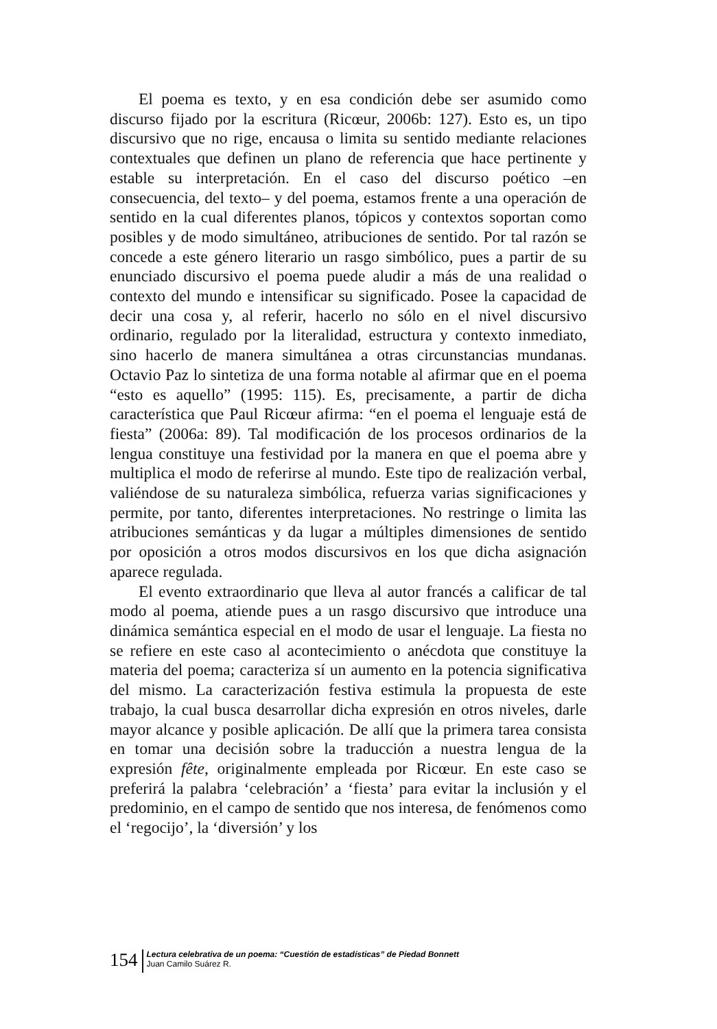El poema es texto, y en esa condición debe ser asumido como discurso fijado por la escritura (Ricœur, 2006b: 127). Esto es, un tipo discursivo que no rige, encausa o limita su sentido mediante relaciones contextuales que definen un plano de referencia que hace pertinente y estable su interpretación. En el caso del discurso poético –en consecuencia, del texto– y del poema, estamos frente a una operación de sentido en la cual diferentes planos, tópicos y contextos soportan como posibles y de modo simultáneo, atribuciones de sentido. Por tal razón se concede a este género literario un rasgo simbólico, pues a partir de su enunciado discursivo el poema puede aludir a más de una realidad o contexto del mundo e intensificar su significado. Posee la capacidad de decir una cosa y, al referir, hacerlo no sólo en el nivel discursivo ordinario, regulado por la literalidad, estructura y contexto inmediato, sino hacerlo de manera simultánea a otras circunstancias mundanas. Octavio Paz lo sintetiza de una forma notable al afirmar que en el poema “esto es aquello” (1995: 115). Es, precisamente, a partir de dicha característica que Paul Ricœur afirma: “en el poema el lenguaje está de fiesta” (2006a: 89). Tal modificación de los procesos ordinarios de la lengua constituye una festividad por la manera en que el poema abre y multiplica el modo de referirse al mundo. Este tipo de realización verbal, valiéndose de su naturaleza simbólica, refuerza varias significaciones y permite, por tanto, diferentes interpretaciones. No restringe o limita las atribuciones semánticas y da lugar a múltiples dimensiones de sentido por oposición a otros modos discursivos en los que dicha asignación aparece regulada.
El evento extraordinario que lleva al autor francés a calificar de tal modo al poema, atiende pues a un rasgo discursivo que introduce una dinámica semántica especial en el modo de usar el lenguaje. La fiesta no se refiere en este caso al acontecimiento o anécdota que constituye la materia del poema; caracteriza sí un aumento en la potencia significativa del mismo. La caracterización festiva estimula la propuesta de este trabajo, la cual busca desarrollar dicha expresión en otros niveles, darle mayor alcance y posible aplicación. De allí que la primera tarea consista en tomar una decisión sobre la traducción a nuestra lengua de la expresión fête, originalmente empleada por Ricœur. En este caso se preferirá la palabra ‘celebración’ a ‘fiesta’ para evitar la inclusión y el predominio, en el campo de sentido que nos interesa, de fenómenos como el ‘regocijo’, la ‘diversión’ y los
154
Lectura celebrativa de un poema: “Cuestión de estadísticas” de Piedad Bonnett
Juan Camilo Suárez R.